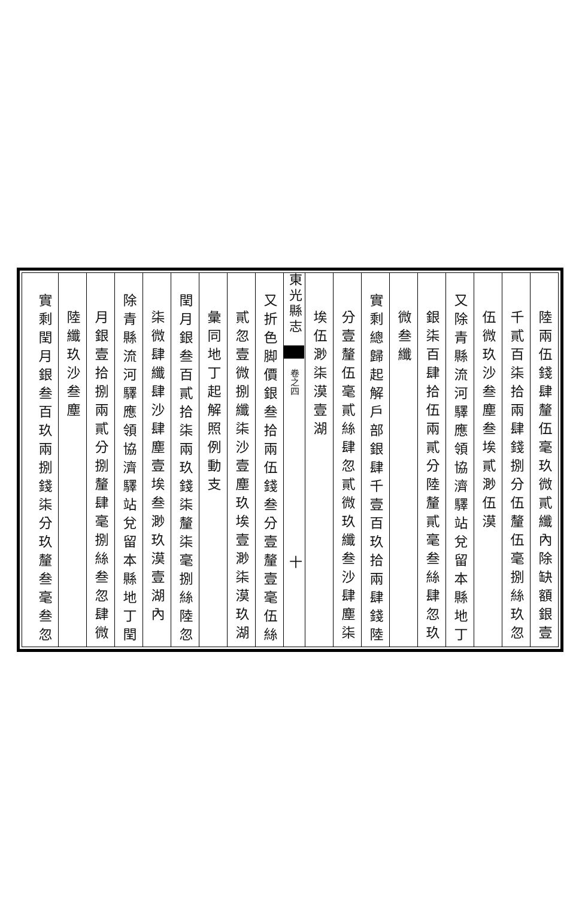陸兩伍錢肆釐伍毫玖微貳纖內除缺額銀壹
千貳百柒拾兩肆錢捌分伍釐伍毫捌絲玖忽
伍微玖沙叁塵叁埃貳渺伍漠
又除青縣流河驛應領協濟驛站兌留本縣地丁
銀柒百肆拾伍兩貳分陸釐貳毫叁絲肆忽玖
微叁纖
實剩總歸起解戶部銀肆千壹百玖拾兩肆錢陸
分壹釐伍毫貳絲肆忽貳微玖纖叁沙肆塵柒
埃伍渺柒漠壹湖
東光縣志 卷之四 　　　　　十
又折色脚價銀叁拾兩伍錢叁分壹釐壹毫伍絲
貳忽壹微捌纖柒沙壹塵玖埃壹渺柒漠玖湖
彙同地丁起解照例動支
閏月銀叁百貳拾柒兩玖錢柒釐柒毫捌絲陸忽
柒微肆纖肆沙肆塵壹埃叁渺玖漠壹湖內
除青縣流河驛應領協濟驛站兌留本縣地丁閏
月銀壹拾捌兩貳分捌釐肆毫捌絲叁忽肆微
陸纖玖沙叁塵
實剩閏月銀叁百玖兩捌錢柒分玖釐叁毫叁忽